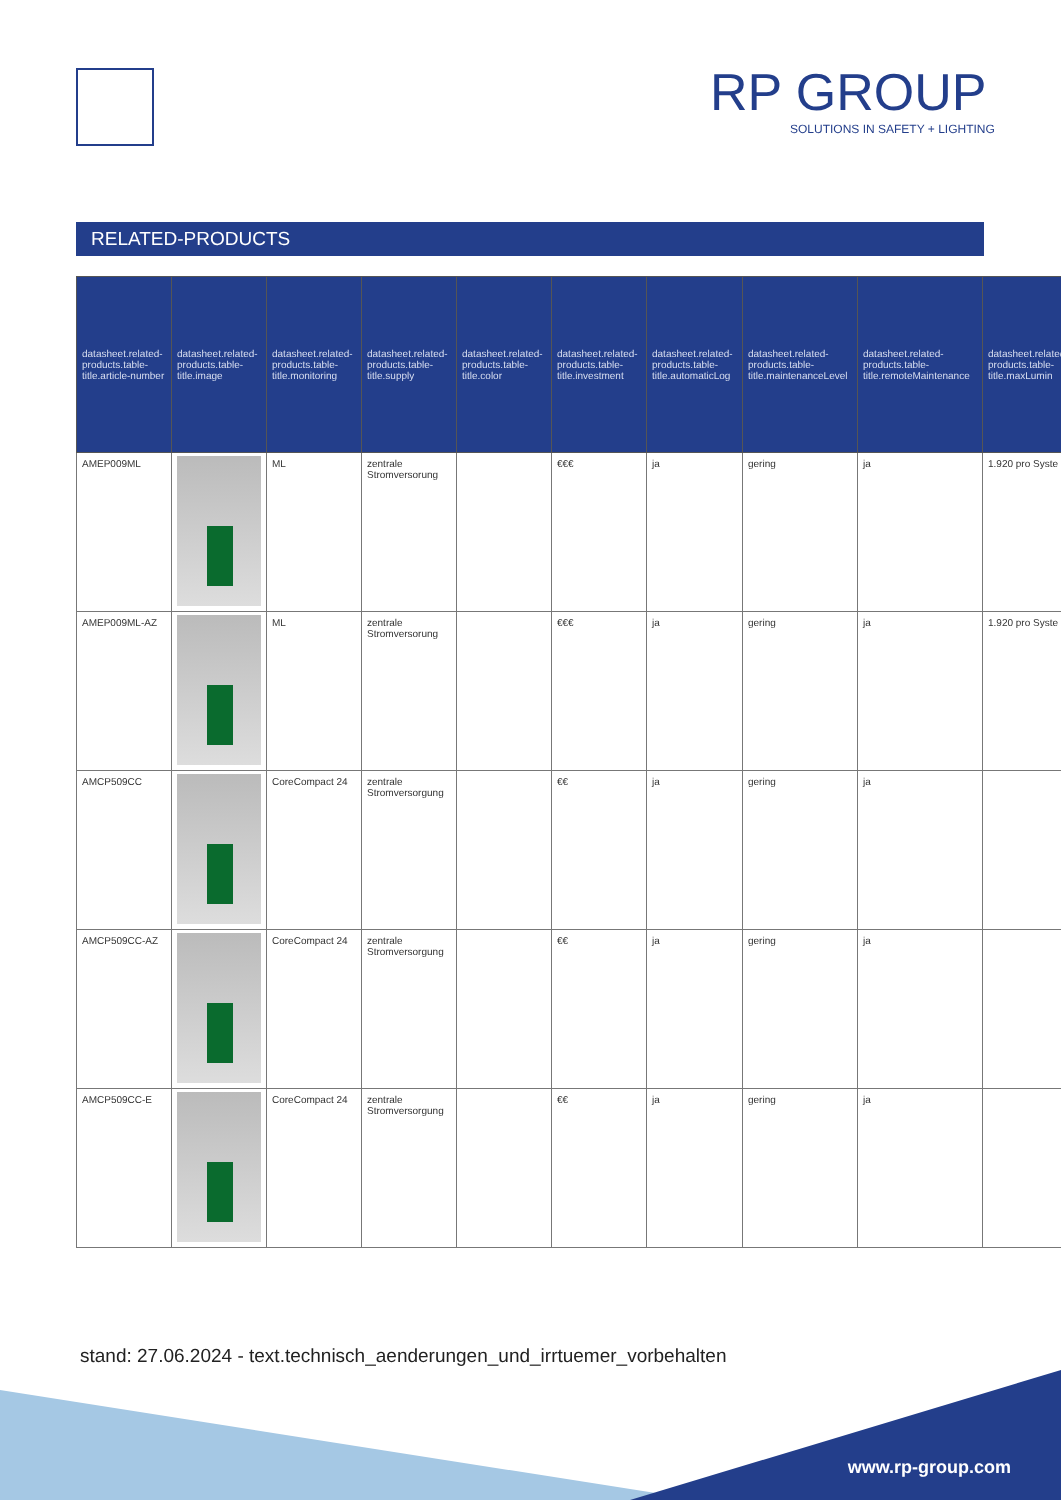RP GROUP
SOLUTIONS IN SAFETY + LIGHTING
RELATED-PRODUCTS
| datasheet.related-products.table-title.article-number | datasheet.related-products.table-title.image | datasheet.related-products.table-title.monitoring | datasheet.related-products.table-title.supply | datasheet.related-products.table-title.color | datasheet.related-products.table-title.investment | datasheet.related-products.table-title.automaticLog | datasheet.related-products.table-title.maintenanceLevel | datasheet.related-products.table-title.remoteMaintenance | datasheet.related-products.table-title.maxLumin |
| --- | --- | --- | --- | --- | --- | --- | --- | --- | --- |
| AMEP009ML | | ML | zentrale Stromversorung | | €€€ | ja | gering | ja | 1.920 pro Syste |
| AMEP009ML-AZ | | ML | zentrale Stromversorung | | €€€ | ja | gering | ja | 1.920 pro Syste |
| AMCP509CC | | CoreCompact 24 | zentrale Stromversorgung | | €€ | ja | gering | ja | |
| AMCP509CC-AZ | | CoreCompact 24 | zentrale Stromversorgung | | €€ | ja | gering | ja | |
| AMCP509CC-E | | CoreCompact 24 | zentrale Stromversorgung | | €€ | ja | gering | ja | |
stand: 27.06.2024 - text.technisch_aenderungen_und_irrtuemer_vorbehalten
www.rp-group.com